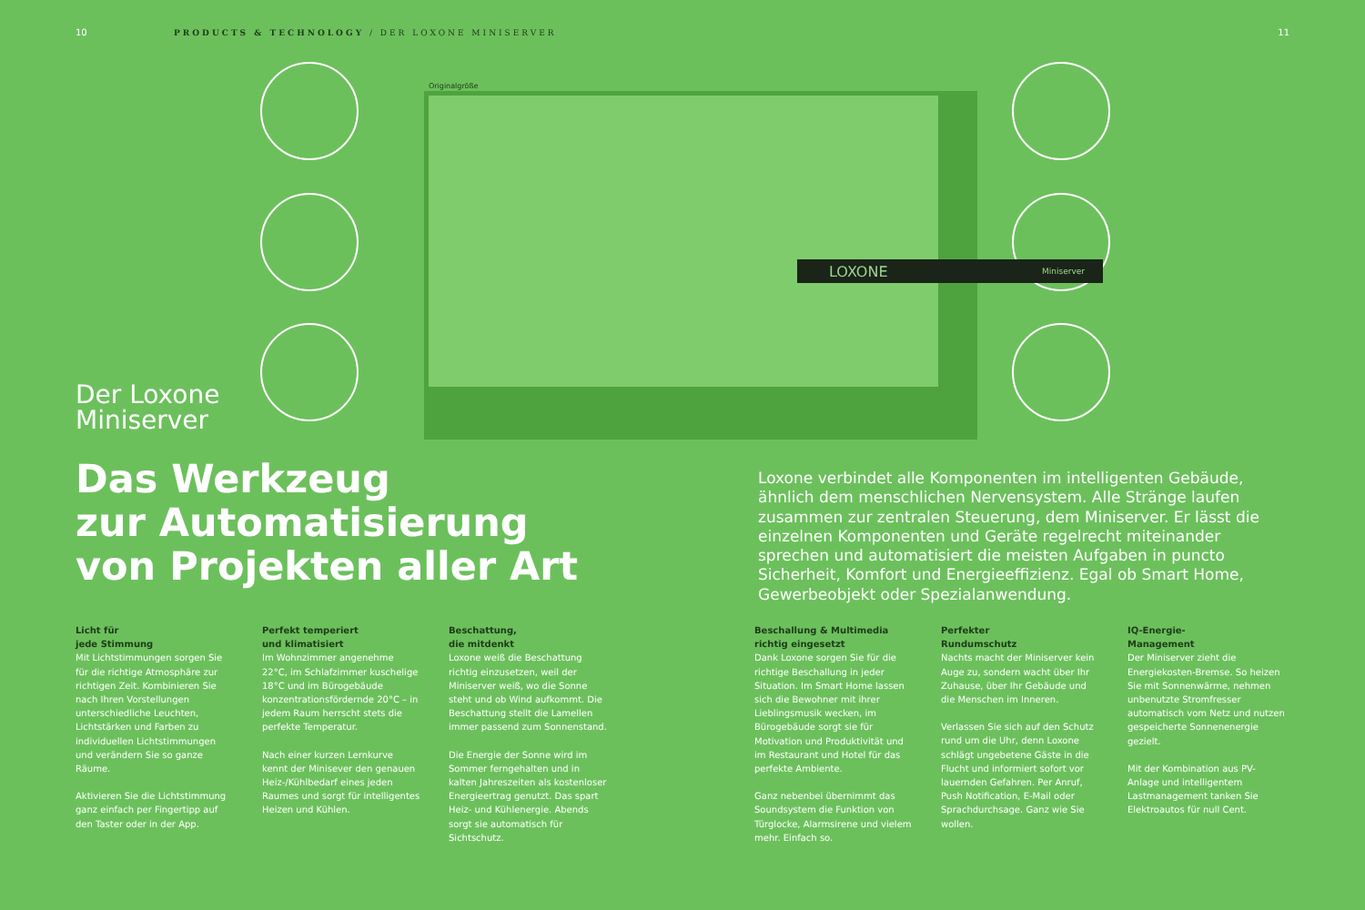10 PRODUCTS & TECHNOLOGY / DER LOXONE MINISERVER 11
Originalgröße
LOXONE Miniserver
Der Loxone
Miniserver
Das Werkzeug
zur Automatisierung
von Projekten aller Art
Loxone verbindet alle Komponenten im intelligenten Gebäude, ähnlich dem menschlichen Nervensystem. Alle Stränge laufen zusammen zur zentralen Steuerung, dem Miniserver. Er lässt die einzelnen Komponenten und Geräte regelrecht miteinander sprechen und automatisiert die meisten Aufgaben in puncto Sicherheit, Komfort und Energieeffizienz. Egal ob Smart Home, Gewerbeobjekt oder Spezialanwendung.
Licht für
jede Stimmung
Mit Lichtstimmungen sorgen Sie für die richtige Atmosphäre zur richtigen Zeit. Kombinieren Sie nach Ihren Vorstellungen unterschiedliche Leuchten, Lichtstärken und Farben zu individuellen Lichtstimmungen und verändern Sie so ganze Räume.
Aktivieren Sie die Lichtstimmung ganz einfach per Fingertipp auf den Taster oder in der App.
Perfekt temperiert
und klimatisiert
Im Wohnzimmer angenehme 22°C, im Schlafzimmer kuschelige 18°C und im Bürogebäude konzentrationsfördernde 20°C – in jedem Raum herrscht stets die perfekte Temperatur.
Nach einer kurzen Lernkurve kennt der Minisever den genauen Heiz-/Kühlbedarf eines jeden Raumes und sorgt für intelligentes Heizen und Kühlen.
Beschattung,
die mitdenkt
Loxone weiß die Beschattung richtig einzusetzen, weil der Miniserver weiß, wo die Sonne steht und ob Wind aufkommt. Die Beschattung stellt die Lamellen immer passend zum Sonnenstand.
Die Energie der Sonne wird im Sommer ferngehalten und in kalten Jahreszeiten als kostenloser Energieertrag genutzt. Das spart Heiz- und Kühlenergie. Abends sorgt sie automatisch für Sichtschutz.
Beschallung & Multimedia
richtig eingesetzt
Dank Loxone sorgen Sie für die richtige Beschallung in jeder Situation. Im Smart Home lassen sich die Bewohner mit ihrer Lieblingsmusik wecken, im Bürogebäude sorgt sie für Motivation und Produktivität und im Restaurant und Hotel für das perfekte Ambiente.
Ganz nebenbei übernimmt das Soundsystem die Funktion von Türglocke, Alarmsirene und vielem mehr. Einfach so.
Perfekter
Rundumschutz
Nachts macht der Miniserver kein Auge zu, sondern wacht über Ihr Zuhause, über Ihr Gebäude und die Menschen im Inneren.
Verlassen Sie sich auf den Schutz rund um die Uhr, denn Loxone schlägt ungebetene Gäste in die Flucht und informiert sofort vor lauernden Gefahren. Per Anruf, Push Notification, E-Mail oder Sprachdurchsage. Ganz wie Sie wollen.
IQ-Energie-
Management
Der Miniserver zieht die Energiekosten-Bremse. So heizen Sie mit Sonnenwärme, nehmen unbenutzte Stromfresser automatisch vom Netz und nutzen gespeicherte Sonnenenergie gezielt.
Mit der Kombination aus PV-Anlage und intelligentem Lastmanagement tanken Sie Elektroautos für null Cent.